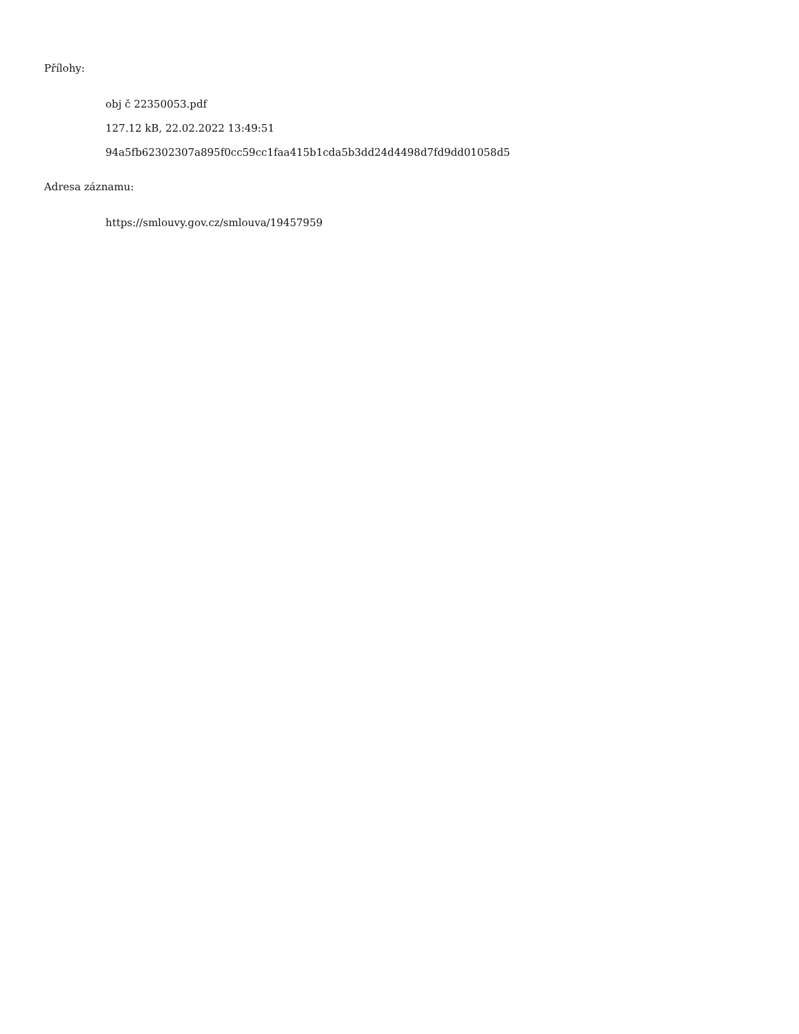Přílohy:
obj č 22350053.pdf
127.12 kB, 22.02.2022 13:49:51
94a5fb62302307a895f0cc59cc1faa415b1cda5b3dd24d4498d7fd9dd01058d5
Adresa záznamu:
https://smlouvy.gov.cz/smlouva/19457959